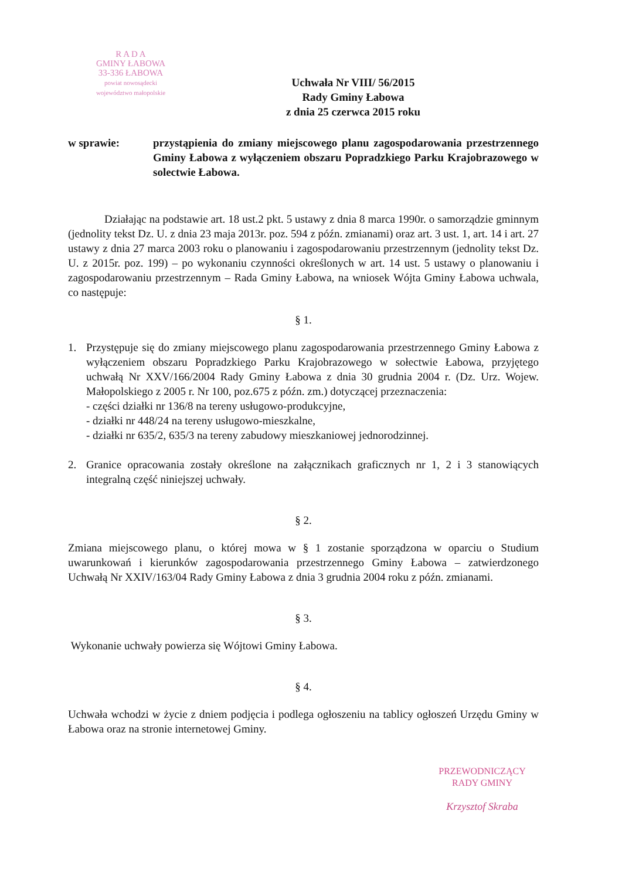R A D A
GMINY ŁABOWA
33-336 ŁABOWA
powiat nowosądecki
województwo małopolskie
Uchwała Nr VIII/ 56/2015
Rady Gminy Łabowa
z dnia 25 czerwca 2015 roku
w sprawie: przystąpienia do zmiany miejscowego planu zagospodarowania przestrzennego Gminy Łabowa z wyłączeniem obszaru Popradzkiego Parku Krajobrazowego w solectwie Łabowa.
Działając na podstawie art. 18 ust.2 pkt. 5 ustawy z dnia 8 marca 1990r. o samorządzie gminnym (jednolity tekst Dz. U. z dnia 23 maja 2013r. poz. 594 z późn. zmianami) oraz art. 3 ust. 1, art. 14 i art. 27 ustawy z dnia 27 marca 2003 roku o planowaniu i zagospodarowaniu przestrzennym (jednolity tekst Dz. U. z 2015r. poz. 199) – po wykonaniu czynności określonych w art. 14 ust. 5 ustawy o planowaniu i zagospodarowaniu przestrzennym – Rada Gminy Łabowa, na wniosek Wójta Gminy Łabowa uchwala, co następuje:
§ 1.
1. Przystępuje się do zmiany miejscowego planu zagospodarowania przestrzennego Gminy Łabowa z wyłączeniem obszaru Popradzkiego Parku Krajobrazowego w sołectwie Łabowa, przyjętego uchwałą Nr XXV/166/2004 Rady Gminy Łabowa z dnia 30 grudnia 2004 r. (Dz. Urz. Wojew. Małopolskiego z 2005 r. Nr 100, poz.675 z późn. zm.) dotyczącej przeznaczenia:
- części działki nr 136/8 na tereny usługowo-produkcyjne,
- działki nr 448/24 na tereny usługowo-mieszkalne,
- działki nr 635/2, 635/3 na tereny zabudowy mieszkaniowej jednorodzinnej.
2. Granice opracowania zostały określone na załącznikach graficznych nr 1, 2 i 3 stanowiących integralną część niniejszej uchwały.
§ 2.
Zmiana miejscowego planu, o której mowa w § 1 zostanie sporządzona w oparciu o Studium uwarunkowań i kierunków zagospodarowania przestrzennego Gminy Łabowa – zatwierdzonego Uchwałą Nr XXIV/163/04 Rady Gminy Łabowa z dnia 3 grudnia 2004 roku z późn. zmianami.
§ 3.
Wykonanie uchwały powierza się Wójtowi Gminy Łabowa.
§ 4.
Uchwała wchodzi w życie z dniem podjęcia i podlega ogłoszeniu na tablicy ogłoszeń Urzędu Gminy w Łabowa oraz na stronie internetowej Gminy.
PRZEWODNICZĄCY
RADY GMINY
Krzysztof Skraba